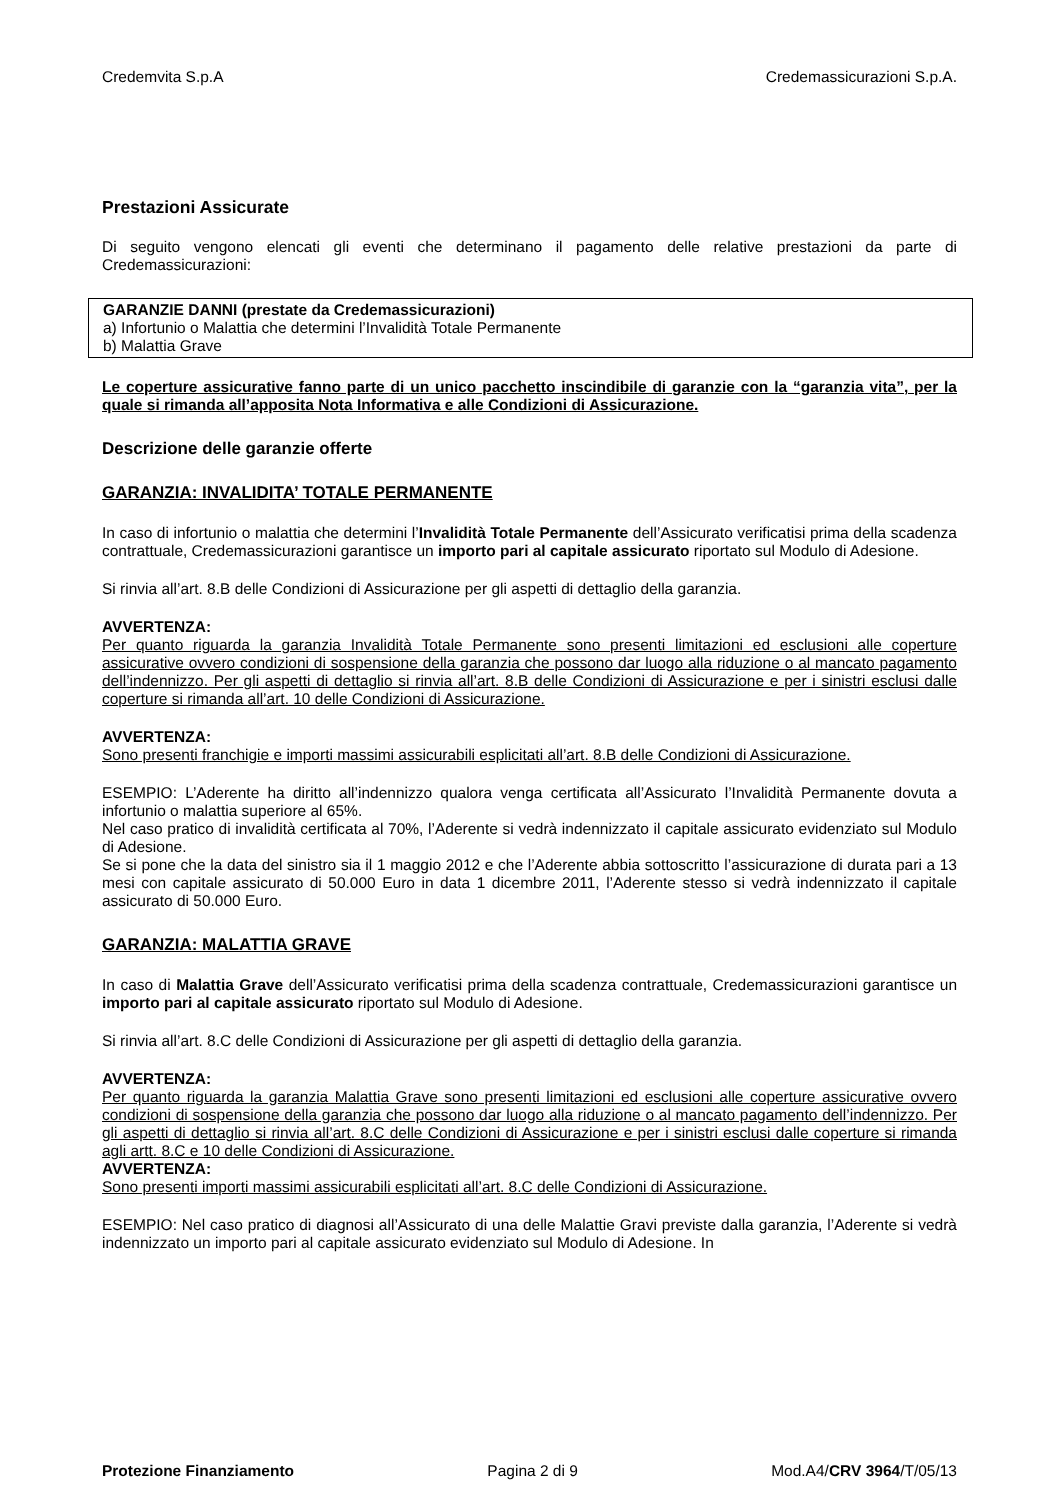Credemvita S.p.A Credemassicurazioni S.p.A.
Prestazioni Assicurate
Di seguito vengono elencati gli eventi che determinano il pagamento delle relative prestazioni da parte di Credemassicurazioni:
GARANZIE DANNI (prestate da Credemassicurazioni)
a) Infortunio o Malattia che determini l’Invalidità Totale Permanente
b) Malattia Grave
Le coperture assicurative fanno parte di un unico pacchetto inscindibile di garanzie con la “garanzia vita”, per la quale si rimanda all’apposita Nota Informativa e alle Condizioni di Assicurazione.
Descrizione delle garanzie offerte
GARANZIA: INVALIDITA’ TOTALE PERMANENTE
In caso di infortunio o malattia che determini l’Invalidità Totale Permanente dell’Assicurato verificatisi prima della scadenza contrattuale, Credemassicurazioni garantisce un importo pari al capitale assicurato riportato sul Modulo di Adesione.
Si rinvia all’art. 8.B delle Condizioni di Assicurazione per gli aspetti di dettaglio della garanzia.
AVVERTENZA:
Per quanto riguarda la garanzia Invalidità Totale Permanente sono presenti limitazioni ed esclusioni alle coperture assicurative ovvero condizioni di sospensione della garanzia che possono dar luogo alla riduzione o al mancato pagamento dell’indennizzo. Per gli aspetti di dettaglio si rinvia all’art. 8.B delle Condizioni di Assicurazione e per i sinistri esclusi dalle coperture si rimanda all’art. 10 delle Condizioni di Assicurazione.
AVVERTENZA:
Sono presenti franchigie e importi massimi assicurabili esplicitati all’art. 8.B delle Condizioni di Assicurazione.
ESEMPIO: L’Aderente ha diritto all’indennizzo qualora venga certificata all’Assicurato l’Invalidità Permanente dovuta a infortunio o malattia superiore al 65%.
Nel caso pratico di invalidità certificata al 70%, l’Aderente si vedrà indennizzato il capitale assicurato evidenziato sul Modulo di Adesione.
Se si pone che la data del sinistro sia il 1 maggio 2012 e che l’Aderente abbia sottoscritto l’assicurazione di durata pari a 13 mesi con capitale assicurato di 50.000 Euro in data 1 dicembre 2011, l’Aderente stesso si vedrà indennizzato il capitale assicurato di 50.000 Euro.
GARANZIA: MALATTIA GRAVE
In caso di Malattia Grave dell’Assicurato verificatisi prima della scadenza contrattuale, Credemassicurazioni garantisce un importo pari al capitale assicurato riportato sul Modulo di Adesione.
Si rinvia all’art. 8.C delle Condizioni di Assicurazione per gli aspetti di dettaglio della garanzia.
AVVERTENZA:
Per quanto riguarda la garanzia Malattia Grave sono presenti limitazioni ed esclusioni alle coperture assicurative ovvero condizioni di sospensione della garanzia che possono dar luogo alla riduzione o al mancato pagamento dell’indennizzo. Per gli aspetti di dettaglio si rinvia all’art. 8.C delle Condizioni di Assicurazione e per i sinistri esclusi dalle coperture si rimanda agli artt. 8.C e 10 delle Condizioni di Assicurazione.
AVVERTENZA:
Sono presenti importi massimi assicurabili esplicitati all’art. 8.C delle Condizioni di Assicurazione.
ESEMPIO: Nel caso pratico di diagnosi all’Assicurato di una delle Malattie Gravi previste dalla garanzia, l’Aderente si vedrà indennizzato un importo pari al capitale assicurato evidenziato sul Modulo di Adesione. In
Protezione Finanziamento Pagina 2 di 9 Mod.A4/CRV 3964/T/05/13